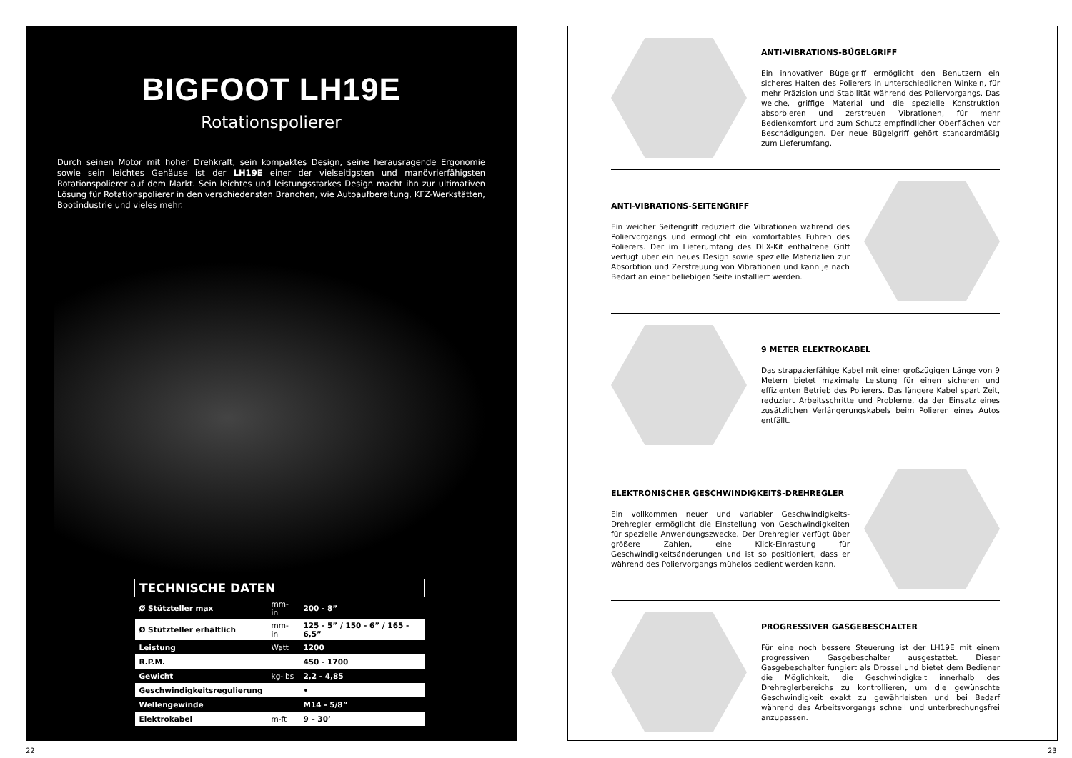BIGFOOT LH19E
Rotationspolierer
Durch seinen Motor mit hoher Drehkraft, sein kompaktes Design, seine herausragende Ergonomie sowie sein leichtes Gehäuse ist der LH19E einer der vielseitigsten und manövrierfähigsten Rotationspolierer auf dem Markt. Sein leichtes und leistungsstarkes Design macht ihn zur ultimativen Lösung für Rotationspolierer in den verschiedensten Branchen, wie Autoaufbereitung, KFZ-Werkstätten, Bootindustrie und vieles mehr.
| TECHNISCHE DATEN | | |
| --- | --- | --- |
| Ø Stützteller max | mm-in | 200 - 8” |
| Ø Stützteller erhältlich | mm-in | 125 - 5” / 150 - 6” / 165 - 6,5” |
| Leistung | Watt | 1200 |
| R.P.M. | | 450 - 1700 |
| Gewicht | kg-lbs | 2,2 - 4,85 |
| Geschwindigkeitsregulierung | | • |
| Wellengewinde | | M14 - 5/8” |
| Elektrokabel | m-ft | 9 – 30’ |
ANTI-VIBRATIONS-BÜGELGRIFF
Ein innovativer Bügelgriff ermöglicht den Benutzern ein sicheres Halten des Polierers in unterschiedlichen Winkeln, für mehr Präzision und Stabilität während des Poliervorgangs. Das weiche, griffige Material und die spezielle Konstruktion absorbieren und zerstreuen Vibrationen, für mehr Bedienkomfort und zum Schutz empfindlicher Oberflächen vor Beschädigungen. Der neue Bügelgriff gehört standardmäßig zum Lieferumfang.
ANTI-VIBRATIONS-SEITENGRIFF
Ein weicher Seitengriff reduziert die Vibrationen während des Poliervorgangs und ermöglicht ein komfortables Führen des Polierers. Der im Lieferumfang des DLX-Kit enthaltene Griff verfügt über ein neues Design sowie spezielle Materialien zur Absorbtion und Zerstreuung von Vibrationen und kann je nach Bedarf an einer beliebigen Seite installiert werden.
9 METER ELEKTROKABEL
Das strapazierfähige Kabel mit einer großzügigen Länge von 9 Metern bietet maximale Leistung für einen sicheren und effizienten Betrieb des Polierers. Das längere Kabel spart Zeit, reduziert Arbeitsschritte und Probleme, da der Einsatz eines zusätzlichen Verlängerungskabels beim Polieren eines Autos entfällt.
ELEKTRONISCHER GESCHWINDIGKEITS-DREHREGLER
Ein vollkommen neuer und variabler Geschwindigkeits-Drehregler ermöglicht die Einstellung von Geschwindigkeiten für spezielle Anwendungszwecke. Der Drehregler verfügt über größere Zahlen, eine Klick-Einrastung für Geschwindigkeitsänderungen und ist so positioniert, dass er während des Poliervorgangs mühelos bedient werden kann.
PROGRESSIVER GASGEBESCHALTER
Für eine noch bessere Steuerung ist der LH19E mit einem progressiven Gasgebeschalter ausgestattet. Dieser Gasgebeschalter fungiert als Drossel und bietet dem Bediener die Möglichkeit, die Geschwindigkeit innerhalb des Drehreglerbereichs zu kontrollieren, um die gewünschte Geschwindigkeit exakt zu gewährleisten und bei Bedarf während des Arbeitsvorgangs schnell und unterbrechungsfrei anzupassen.
22 23